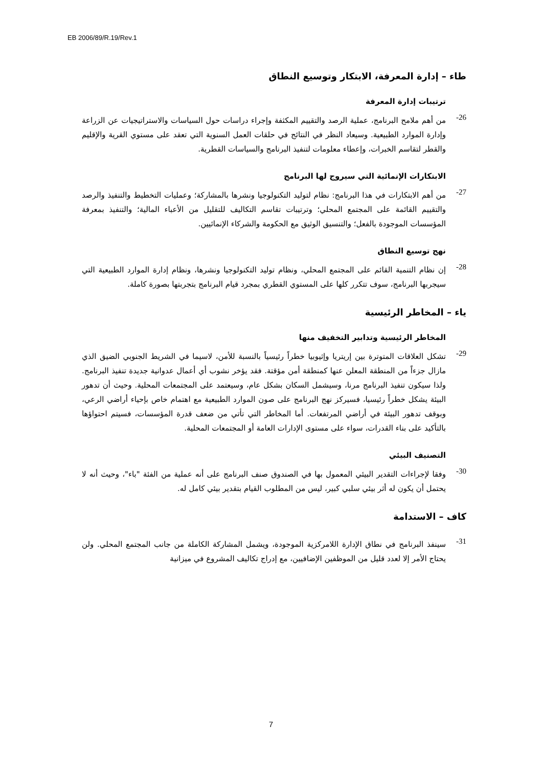EB 2006/89/R.19/Rev.1
طاء – إدارة المعرفة، الابتكار وتوسيع النطاق
ترتيبات إدارة المعرفة
26-
من أهم ملامح البرنامج، عملية الرصد والتقييم المكثفة وإجراء دراسات حول السياسات والاستراتيجيات عن الزراعة وإدارة الموارد الطبيعية. وسيعاد النظر في النتائج في حلقات العمل السنوية التي تعقد على مستوي القرية والإقليم والقطر لتقاسم الخبرات، وإعطاء معلومات لتنفيذ البرنامج والسياسات القطرية.
الابتكارات الإنمائية التي سيروج لها البرنامج
27-
من أهم الابتكارات في هذا البرنامج: نظام لتوليد التكنولوجيا ونشرها بالمشاركة؛ وعمليات التخطيط والتنفيذ والرصد والتقييم القائمة على المجتمع المحلي؛ وترتيبات تقاسم التكاليف للتقليل من الأعباء المالية؛ والتنفيذ بمعرفة المؤسسات الموجودة بالفعل؛ والتنسيق الوثيق مع الحكومة والشركاء الإنمائيين.
نهج توسيع النطاق
28-
إن نظام التنمية القائم على المجتمع المحلي، ونظام توليد التكنولوجيا ونشرها، ونظام إدارة الموارد الطبيعية التي سيجربها البرنامج، سوف تتكرر كلها على المستوي القطري بمجرد قيام البرنامج بتجربتها بصورة كاملة.
ياء – المخاطر الرئيسية
المخاطر الرئيسية وتدابير التخفيف منها
29-
تشكل العلاقات المتوترة بين إريتريا وإثيوبيا خطراً رئيسياً بالنسبة للأمن، لاسيما في الشريط الجنوبي الضيق الذي مازال جزءاً من المنطقة المعلن عنها كمنطقة أمن مؤقتة. فقد يؤخر نشوب أي أعمال عدوانية جديدة تنفيذ البرنامج. ولذا سيكون تنفيذ البرنامج مرنا، وسيشمل السكان بشكل عام، وسيعتمد على المجتمعات المحلية. وحيث أن تدهور البيئة يشكل خطراً رئيسيا، فسيركز نهج البرنامج على صون الموارد الطبيعية مع اهتمام خاص بإحياء أراضي الرعي، وبوقف تدهور البيئة في أراضي المرتفعات. أما المخاطر التي تأتي من ضعف قدرة المؤسسات، فسيتم احتواؤها بالتأكيد على بناء القدرات، سواء على مستوى الإدارات العامة أو المجتمعات المحلية.
التصنيف البيئي
30-
وفقا لإجراءات التقدير البيئي المعمول بها في الصندوق صنف البرنامج على أنه عملية من الفئة "باء"، وحيث أنه لا يحتمل أن يكون له أثر بيئي سلبي كبير، ليس من المطلوب القيام بتقدير بيئي كامل له.
كاف – الاستدامة
31-
سينفذ البرنامج في نطاق الإدارة اللامركزية الموجودة، ويشمل المشاركة الكاملة من جانب المجتمع المحلي. ولن يحتاج الأمر إلا لعدد قليل من الموظفين الإضافيين، مع إدراج تكاليف المشروع في ميزانية
7